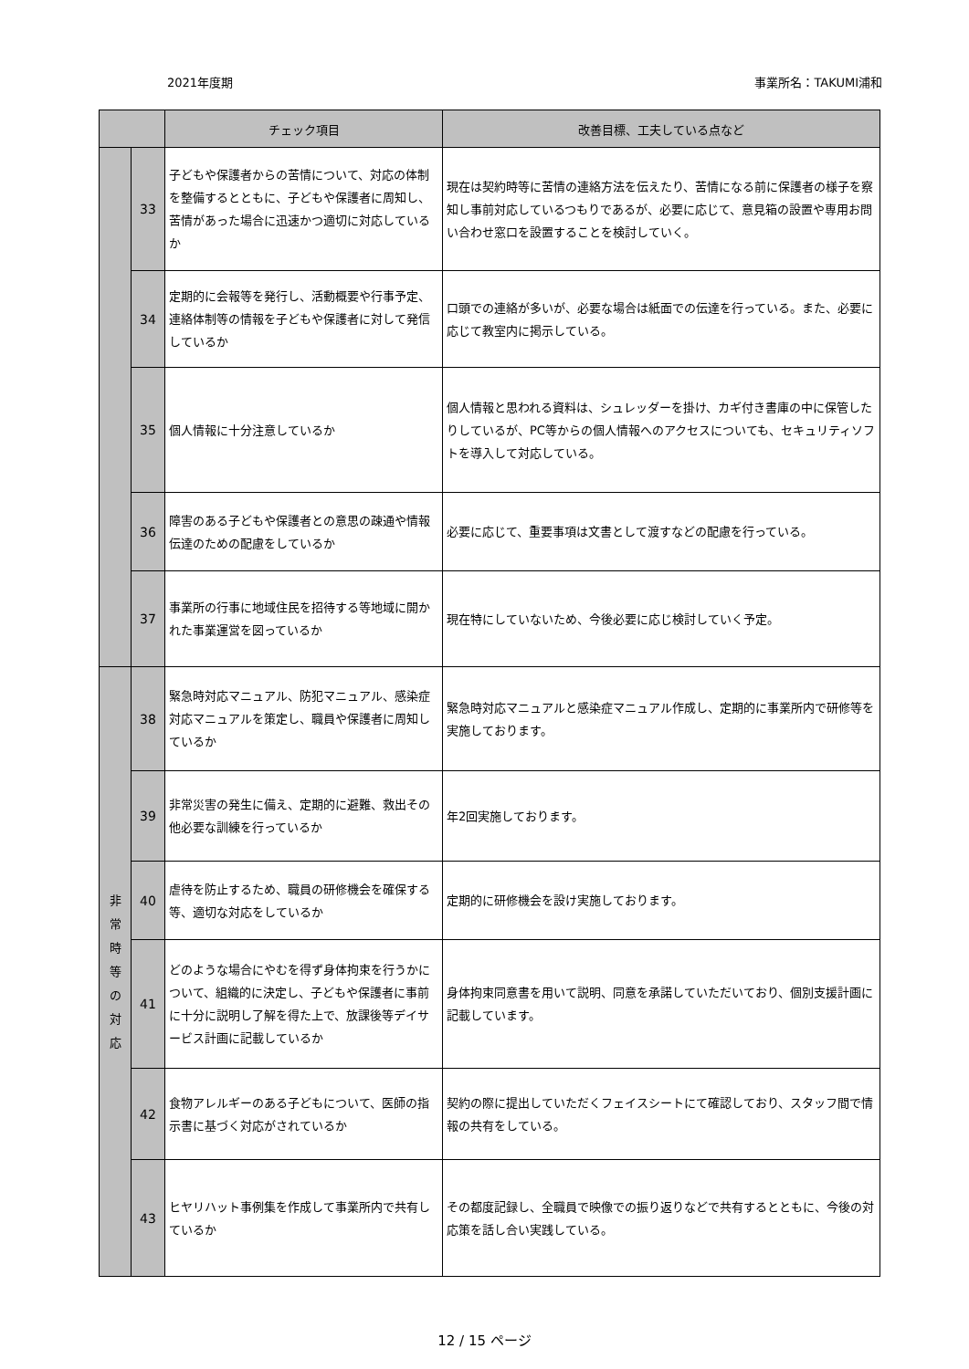2021年度期 事業所名：TAKUMI浦和
| | | チェック項目 | 改善目標、工夫している点など |
| --- | --- | --- | --- |
| | 33 | 子どもや保護者からの苦情について、対応の体制を整備するとともに、子どもや保護者に周知し、苦情があった場合に迅速かつ適切に対応しているか | 現在は契約時等に苦情の連絡方法を伝えたり、苦情になる前に保護者の様子を察知し事前対応しているつもりであるが、必要に応じて、意見箱の設置や専用お問い合わせ窓口を設置することを検討していく。 |
| | 34 | 定期的に会報等を発行し、活動概要や行事予定、連絡体制等の情報を子どもや保護者に対して発信しているか | 口頭での連絡が多いが、必要な場合は紙面での伝達を行っている。また、必要に応じて教室内に掲示している。 |
| | 35 | 個人情報に十分注意しているか | 個人情報と思われる資料は、シュレッダーを掛け、カギ付き書庫の中に保管したりしているが、PC等からの個人情報へのアクセスについても、セキュリティソフトを導入して対応している。 |
| | 36 | 障害のある子どもや保護者との意思の疎通や情報伝達のための配慮をしているか | 必要に応じて、重要事項は文書として渡すなどの配慮を行っている。 |
| | 37 | 事業所の行事に地域住民を招待する等地域に開かれた事業運営を図っているか | 現在特にしていないため、今後必要に応じ検討していく予定。 |
| 非 常 時 等 の 対 応 | 38 | 緊急時対応マニュアル、防犯マニュアル、感染症対応マニュアルを策定し、職員や保護者に周知しているか | 緊急時対応マニュアルと感染症マニュアル作成し、定期的に事業所内で研修等を実施しております。 |
| | 39 | 非常災害の発生に備え、定期的に避難、救出その他必要な訓練を行っているか | 年2回実施しております。 |
| | 40 | 虐待を防止するため、職員の研修機会を確保する等、適切な対応をしているか | 定期的に研修機会を設け実施しております。 |
| | 41 | どのような場合にやむを得ず身体拘束を行うかについて、組織的に決定し、子どもや保護者に事前に十分に説明し了解を得た上で、放課後等デイサービス計画に記載しているか | 身体拘束同意書を用いて説明、同意を承諾していただいており、個別支援計画に記載しています。 |
| | 42 | 食物アレルギーのある子どもについて、医師の指示書に基づく対応がされているか | 契約の際に提出していただくフェイスシートにて確認しており、スタッフ間で情報の共有をしている。 |
| | 43 | ヒヤリハット事例集を作成して事業所内で共有しているか | その都度記録し、全職員で映像での振り返りなどで共有するとともに、今後の対応策を話し合い実践している。 |
12 / 15 ページ